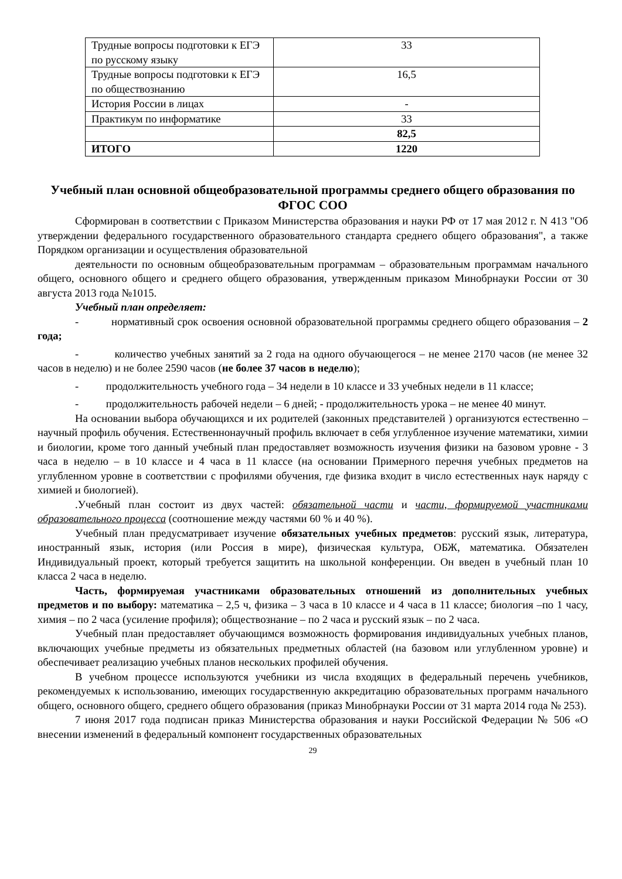| Трудные вопросы подготовки к ЕГЭ по русскому языку | 33 |
| Трудные вопросы подготовки к ЕГЭ по обществознанию | 16,5 |
| История России в лицах | - |
| Практикум по информатике | 33 |
| | 82,5 |
| ИТОГО | 1220 |
Учебный план основной общеобразовательной программы среднего общего образования по ФГОС СОО
Сформирован в соответствии с Приказом Министерства образования и науки РФ от 17 мая 2012 г. N 413 "Об утверждении федерального государственного образовательного стандарта среднего общего образования", а также Порядком организации и осуществления образовательной
деятельности по основным общеобразовательным программам – образовательным программам начального общего, основного общего и среднего общего образования, утвержденным приказом Минобрнауки России от 30 августа 2013 года №1015.
Учебный план определяет:
- нормативный срок освоения основной образовательной программы среднего общего образования – 2 года;
- количество учебных занятий за 2 года на одного обучающегося – не менее 2170 часов (не менее 32 часов в неделю) и не более 2590 часов (не более 37 часов в неделю);
- продолжительность учебного года – 34 недели в 10 классе и 33 учебных недели в 11 классе;
- продолжительность рабочей недели – 6 дней; - продолжительность урока – не менее 40 минут.
На основании выбора обучающихся и их родителей (законных представителей ) организуются естественно – научный профиль обучения. Естественнонаучный профиль включает в себя углубленное изучение математики, химии и биологии, кроме того данный учебный план предоставляет возможность изучения физики на базовом уровне - 3 часа в неделю – в 10 классе и 4 часа в 11 классе (на основании Примерного перечня учебных предметов на углубленном уровне в соответствии с профилями обучения, где физика входит в число естественных наук наряду с химией и биологией).
.Учебный план состоит из двух частей: обязательной части и части, формируемой участниками образовательного процесса (соотношение между частями 60 % и 40 %).
Учебный план предусматривает изучение обязательных учебных предметов: русский язык, литература, иностранный язык, история (или Россия в мире), физическая культура, ОБЖ, математика. Обязателен Индивидуальный проект, который требуется защитить на школьной конференции. Он введен в учебный план 10 класса 2 часа в неделю.
Часть, формируемая участниками образовательных отношений из дополнительных учебных предметов и по выбору: математика – 2,5 ч, физика – 3 часа в 10 классе и 4 часа в 11 классе; биология –по 1 часу, химия – по 2 часа (усиление профиля); обществознание – по 2 часа и русский язык – по 2 часа.
Учебный план предоставляет обучающимся возможность формирования индивидуальных учебных планов, включающих учебные предметы из обязательных предметных областей (на базовом или углубленном уровне) и обеспечивает реализацию учебных планов нескольких профилей обучения.
В учебном процессе используются учебники из числа входящих в федеральный перечень учебников, рекомендуемых к использованию, имеющих государственную аккредитацию образовательных программ начального общего, основного общего, среднего общего образования (приказ Минобрнауки России от 31 марта 2014 года № 253).
7 июня 2017 года подписан приказ Министерства образования и науки Российской Федерации № 506 «О внесении изменений в федеральный компонент государственных образовательных
29